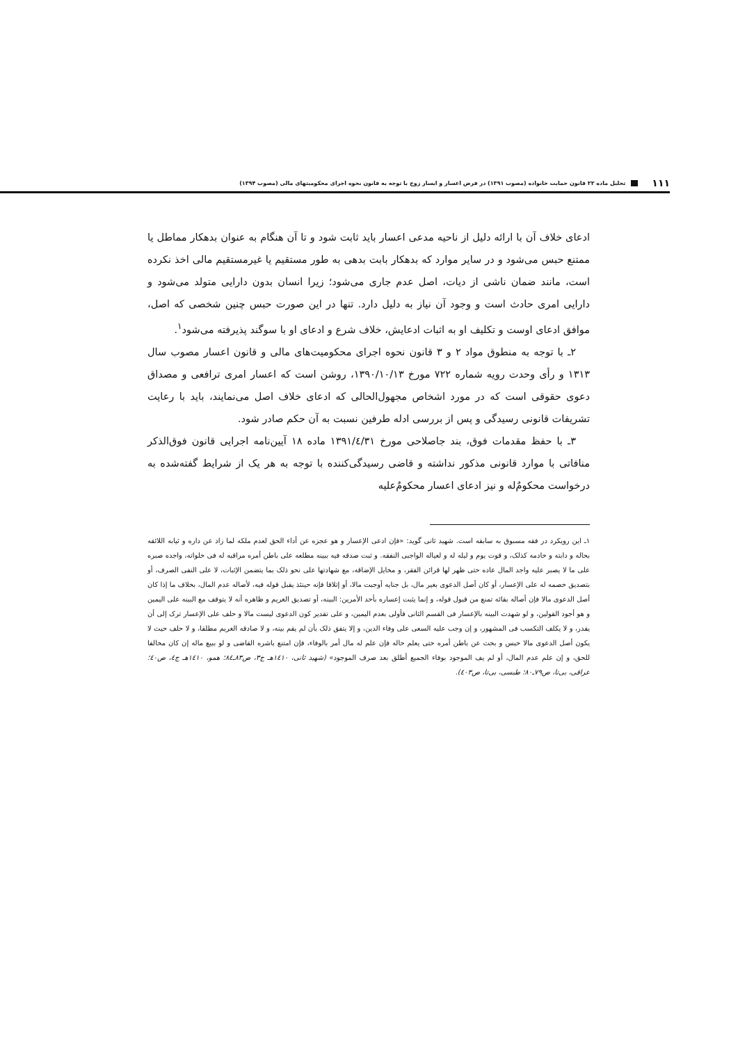۱۱۱ تحلیل ماده ۲۲ قانون حمایت خانواده (مصوب ۱۳۹۱) در فرض اعسار و ایسار زوج با توجه به قانون نحوه اجرای محکومیتهای مالی (مصوب ۱۳۹۴)
ادعای خلاف آن با ارائه دلیل از ناحیه مدعی اعسار باید ثابت شود و تا آن هنگام به عنوان بدهکار مماطل یا ممتنع حبس می‌شود و در سایر موارد که بدهکار بابت بدهی به طور مستقیم یا غیرمستقیم مالی اخذ نکرده است، مانند ضمان ناشی از دیات، اصل عدم جاری می‌شود؛ زیرا انسان بدون دارایی متولد می‌شود و دارایی امری حادث است و وجود آن نیاز به دلیل دارد. تنها در این صورت حبس چنین شخصی که اصل، موافق ادعای اوست و تکلیف او به اثبات ادعایش، خلاف شرع و ادعای او با سوگند پذیرفته می‌شود<sup>۱</sup>.
۲ـ با توجه به منطوق مواد ۲ و ۳ قانون نحوه اجرای محکومیت‌های مالی و قانون اعسار مصوب سال ۱۳۱۳ و رأی وحدت رویه شماره ۷۲۲ مورخ ۱۳۹۰/۱۰/۱۳، روشن است که اعسار امری ترافعی و مصداق دعوی حقوقی است که در مورد اشخاص مجهول‌الحالی که ادعای خلاف اصل می‌نمایند، باید با رعایت تشریفات قانونی رسیدگی و پس از بررسی ادله طرفین نسبت به آن حکم صادر شود.
۳ـ با حفظ مقدمات فوق، بند جاصلاحی مورخ ۱۳۹۱/٤/۳۱ ماده ۱۸ آیین‌نامه اجرایی قانون فوق‌الذکر منافاتی با موارد قانونی مذکور نداشته و قاضی رسیدگی‌کننده با توجه به هر یک از شرایط گفته‌شده به درخواست محکومٌ‌له و نیز ادعای اعسار محکومٌ‌علیه
۱ـ این رویکرد در فقه مسبوق به سابقه است. شهید ثانی گوید: «فإن ادعی الإعسار و هو عجزه عن أداء الحق لعدم ملکه لما زاد عن داره و ثیابه اللائقه بحاله و دابته و خادمه کذلک، و قوت یوم و لیله له و لعیاله الواجبی النفقه. و ثبت صدقه فیه ببینه مطلعه علی باطن أمره مراقبه له فی خلواته، واجده صبره علی ما لا یصبر علیه واجد المال عاده حتی ظهر لها قرائن الفقر، و مخایل الإضاقه، مع شهادتها علی نحو ذلک بما یتضمن الإثبات، لا علی النفی الصرف، أو بتصدیق خصمه له علی الإعسار، أو کان أصل الدعوی بغیر مال، بل جنایه أوجبت مالا، أو إتلافا فإنه حینئذ یقبل قوله فیه، لأصاله عدم المال، بخلاف ما إذا کان أصل الدعوی مالا فإن أصاله بقائه تمنع من قبول قوله، و إنما یثبت إعساره بأحد الأمرین: البینه، أو تصدیق الغریم و ظاهره أنه لا یتوقف مع البینه علی الیمین و هو أجود القولین، و لو شهدت البینه بالإعسار فی القسم الثانی فأولی بعدم الیمین، و علی تقدیر کون الدعوی لیست مالا و حلف علی الإعسار ترک إلی أن یقدر، و لا یکلف التکسب فی المشهور، و إن وجب علیه السعی علی وفاء الدین، و إلا یتفق ذلک بأن لم یقم بینه، و لا صادقه الغریم مطلقا، و لا حلف حیث لا یکون أصل الدعوی مالا حبس و بحث عن باطن أمره حتی یعلم حاله فإن علم له مال أمر بالوفاء، فإن امتنع باشره القاضی و لو ببیع ماله إن کان مخالفا للحق، و إن علم عدم المال، أو لم یف الموجود بوفاء الجمیع أطلق بعد صرف الموجود» (شهید ثانی، ۱٤۱۰هـ ج۳، ص۸۳ـ۸٤؛ همو، ۱٤۱۰هـ ج٤، ص٤۰؛ عراقی، بی‌تا، ص۷۹ـ۸۰؛ طبسی، بی‌تا، ص٤۰۳).